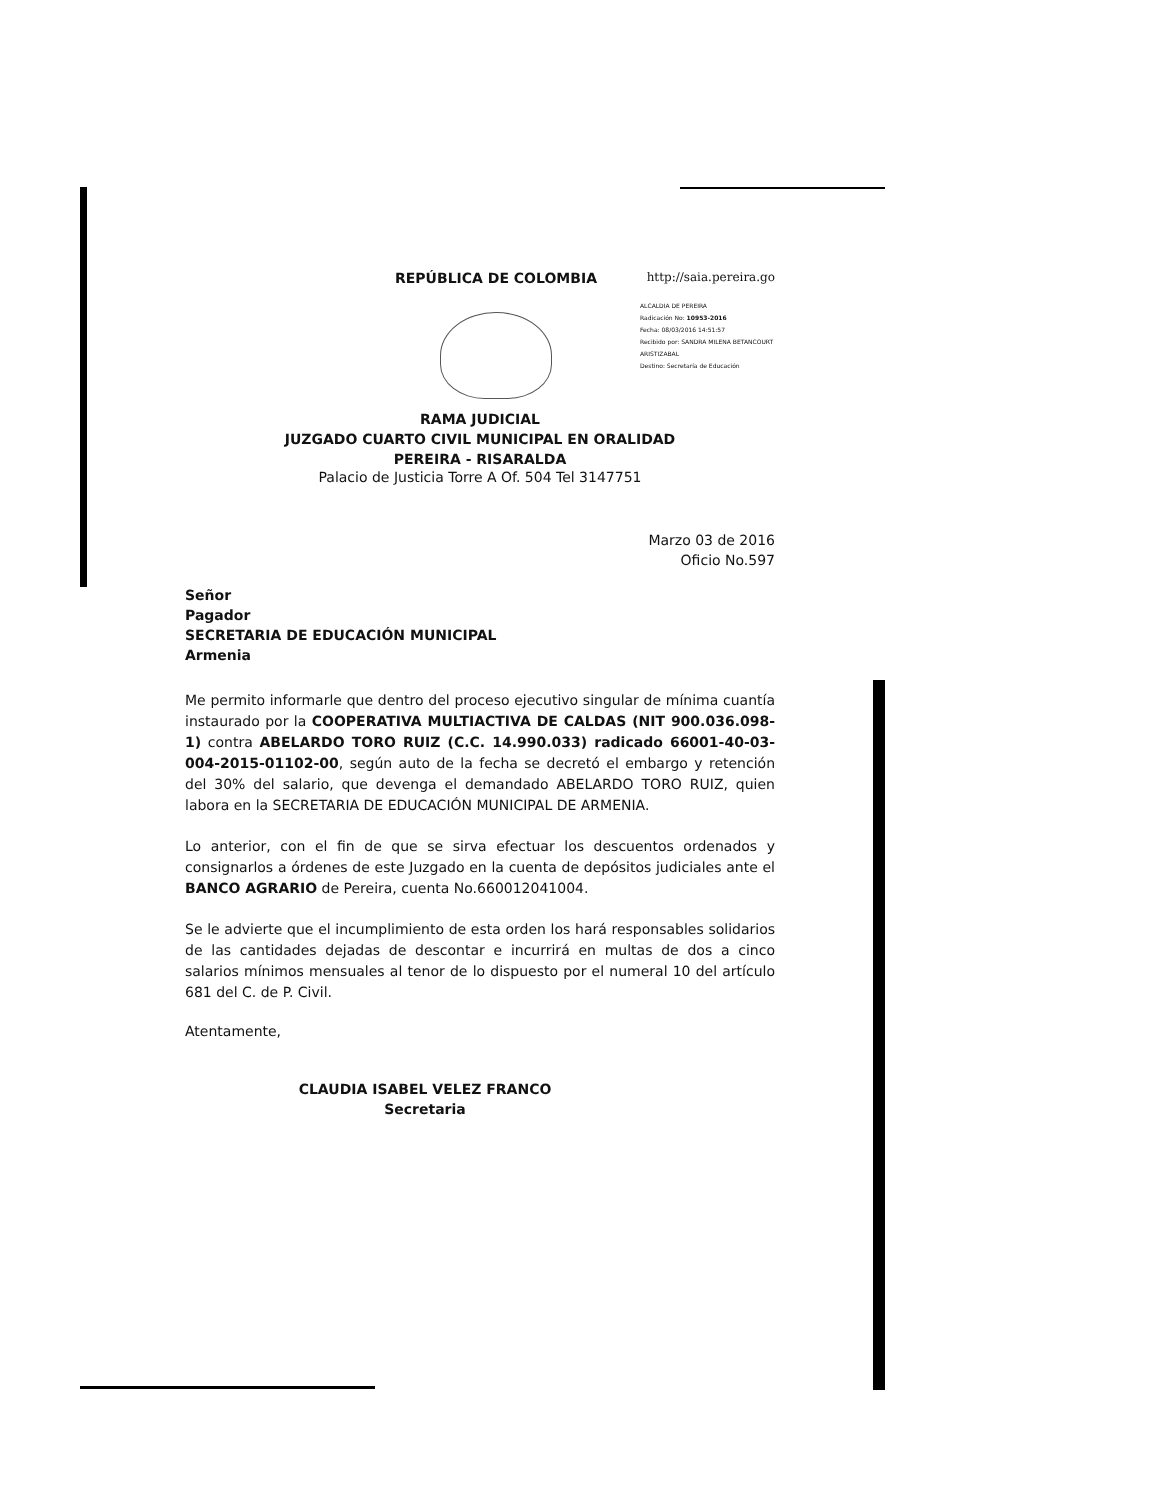REPÚBLICA DE COLOMBIA http://saia.pereira.go
ALCALDIA DE PEREIRA
Radicación No: 10953-2016
Fecha: 08/03/2016 14:51:57
Recibido por: SANDRA MILENA BETANCOURT ARISTIZABAL
Destino: Secretaría de Educación
RAMA JUDICIAL
JUZGADO CUARTO CIVIL MUNICIPAL EN ORALIDAD
PEREIRA - RISARALDA
Palacio de Justicia Torre A Of. 504 Tel 3147751
Marzo 03 de 2016
Oficio No.597
Señor
Pagador
SECRETARIA DE EDUCACIÓN MUNICIPAL
Armenia
Me permito informarle que dentro del proceso ejecutivo singular de mínima cuantía instaurado por la COOPERATIVA MULTIACTIVA DE CALDAS (NIT 900.036.098-1) contra ABELARDO TORO RUIZ (C.C. 14.990.033) radicado 66001-40-03-004-2015-01102-00, según auto de la fecha se decretó el embargo y retención del 30% del salario, que devenga el demandado ABELARDO TORO RUIZ, quien labora en la SECRETARIA DE EDUCACIÓN MUNICIPAL DE ARMENIA.
Lo anterior, con el fin de que se sirva efectuar los descuentos ordenados y consignarlos a órdenes de este Juzgado en la cuenta de depósitos judiciales ante el BANCO AGRARIO de Pereira, cuenta No.660012041004.
Se le advierte que el incumplimiento de esta orden los hará responsables solidarios de las cantidades dejadas de descontar e incurrirá en multas de dos a cinco salarios mínimos mensuales al tenor de lo dispuesto por el numeral 10 del artículo 681 del C. de P. Civil.
Atentamente,
CLAUDIA ISABEL VELEZ FRANCO
Secretaria